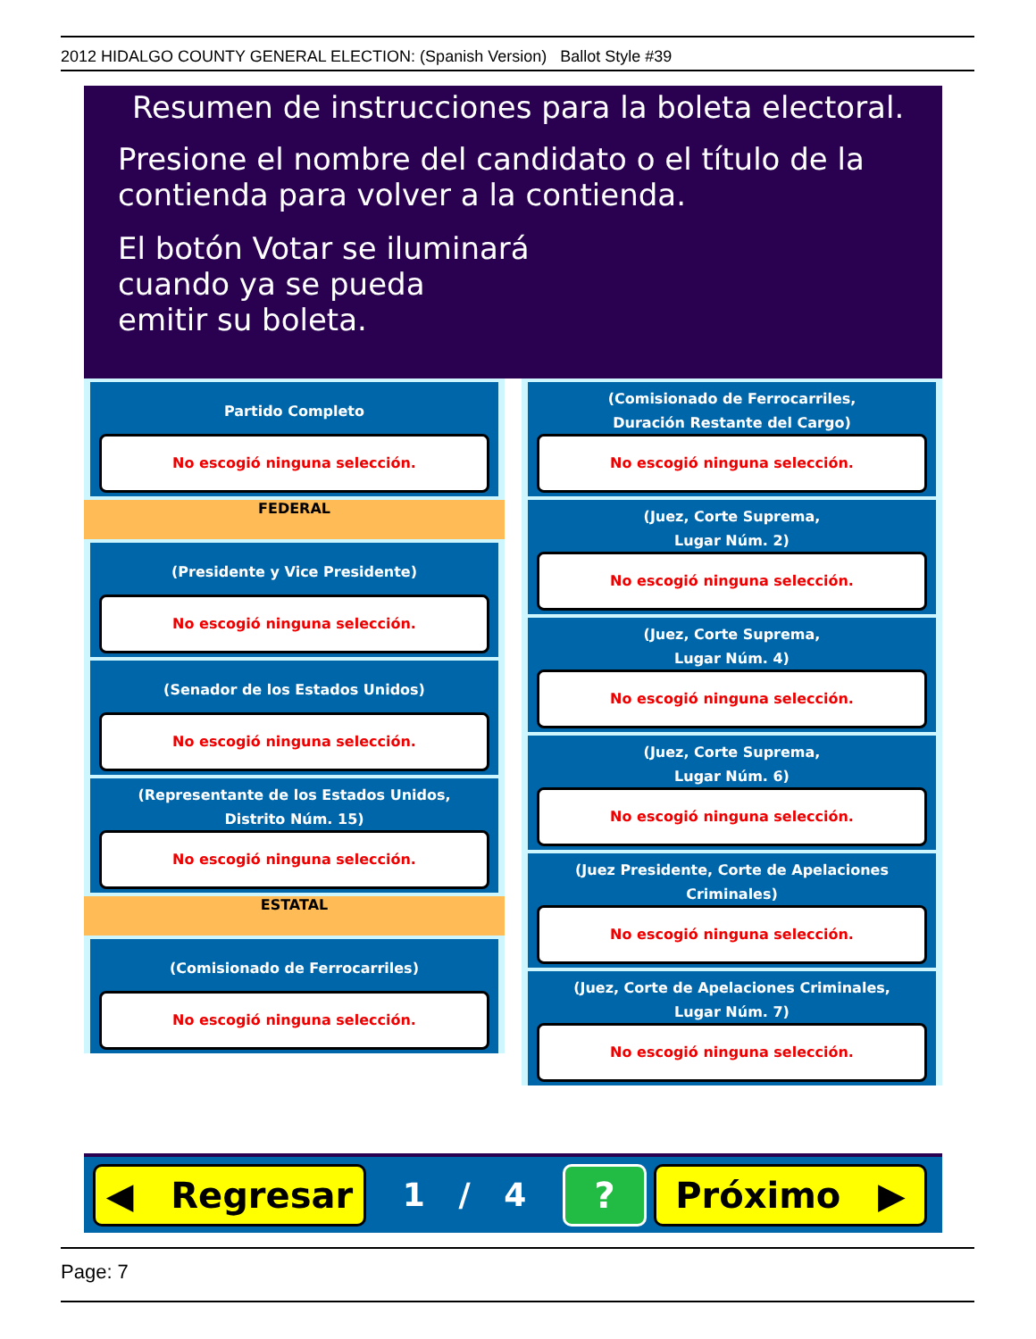2012 HIDALGO COUNTY GENERAL ELECTION: (Spanish Version) Ballot Style #39
Resumen de instrucciones para la boleta electoral.
Presione el nombre del candidato o el título de la
contienda para volver a la contienda.
El botón Votar se iluminará
cuando ya se pueda
emitir su boleta.
Partido Completo
No escogió ninguna selección.
FEDERAL
(Presidente y Vice Presidente)
No escogió ninguna selección.
(Senador de los Estados Unidos)
No escogió ninguna selección.
(Representante de los Estados Unidos,
Distrito Núm. 15)
No escogió ninguna selección.
ESTATAL
(Comisionado de Ferrocarriles)
No escogió ninguna selección.
(Comisionado de Ferrocarriles,
Duración Restante del Cargo)
No escogió ninguna selección.
(Juez, Corte Suprema,
Lugar Núm. 2)
No escogió ninguna selección.
(Juez, Corte Suprema,
Lugar Núm. 4)
No escogió ninguna selección.
(Juez, Corte Suprema,
Lugar Núm. 6)
No escogió ninguna selección.
(Juez Presidente, Corte de Apelaciones Criminales)
No escogió ninguna selección.
(Juez, Corte de Apelaciones Criminales,
Lugar Núm. 7)
No escogió ninguna selección.
◀ Regresar
1 / 4
? Próximo ▶
Page: 7